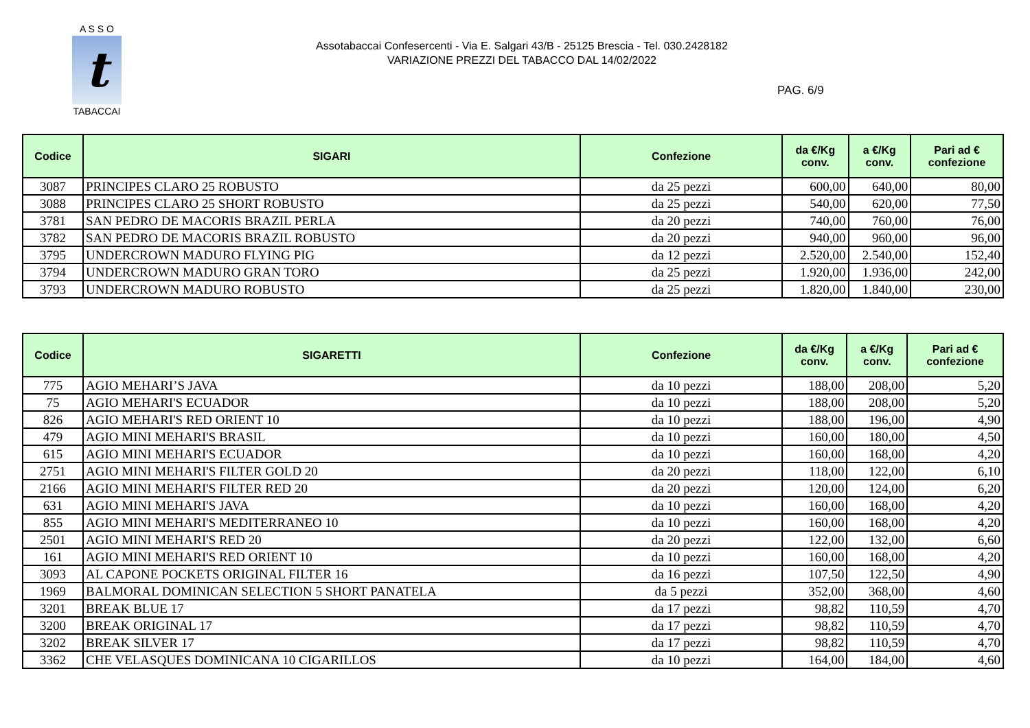A S S O
t
TABACCAI
Assotabaccai Confesercenti - Via E. Salgari 43/B - 25125 Brescia - Tel. 030.2428182
VARIAZIONE PREZZI DEL TABACCO DAL 14/02/2022
PAG. 6/9
| Codice | SIGARI | Confezione | da €/Kg conv. | a €/Kg conv. | Pari ad € confezione |
| --- | --- | --- | --- | --- | --- |
| 3087 | PRINCIPES CLARO 25 ROBUSTO | da 25 pezzi | 600,00 | 640,00 | 80,00 |
| 3088 | PRINCIPES CLARO 25 SHORT ROBUSTO | da 25 pezzi | 540,00 | 620,00 | 77,50 |
| 3781 | SAN PEDRO DE MACORIS BRAZIL PERLA | da 20 pezzi | 740,00 | 760,00 | 76,00 |
| 3782 | SAN PEDRO DE MACORIS BRAZIL ROBUSTO | da 20 pezzi | 940,00 | 960,00 | 96,00 |
| 3795 | UNDERCROWN MADURO FLYING PIG | da 12 pezzi | 2.520,00 | 2.540,00 | 152,40 |
| 3794 | UNDERCROWN MADURO GRAN TORO | da 25 pezzi | 1.920,00 | 1.936,00 | 242,00 |
| 3793 | UNDERCROWN MADURO ROBUSTO | da 25 pezzi | 1.820,00 | 1.840,00 | 230,00 |
| Codice | SIGARETTI | Confezione | da €/Kg conv. | a €/Kg conv. | Pari ad € confezione |
| --- | --- | --- | --- | --- | --- |
| 775 | AGIO MEHARI’S JAVA | da 10 pezzi | 188,00 | 208,00 | 5,20 |
| 75 | AGIO MEHARI'S ECUADOR | da 10 pezzi | 188,00 | 208,00 | 5,20 |
| 826 | AGIO MEHARI'S RED ORIENT 10 | da 10 pezzi | 188,00 | 196,00 | 4,90 |
| 479 | AGIO MINI MEHARI'S BRASIL | da 10 pezzi | 160,00 | 180,00 | 4,50 |
| 615 | AGIO MINI MEHARI'S ECUADOR | da 10 pezzi | 160,00 | 168,00 | 4,20 |
| 2751 | AGIO MINI MEHARI'S FILTER GOLD 20 | da 20 pezzi | 118,00 | 122,00 | 6,10 |
| 2166 | AGIO MINI MEHARI'S FILTER RED 20 | da 20 pezzi | 120,00 | 124,00 | 6,20 |
| 631 | AGIO MINI MEHARI'S JAVA | da 10 pezzi | 160,00 | 168,00 | 4,20 |
| 855 | AGIO MINI MEHARI'S MEDITERRANEO 10 | da 10 pezzi | 160,00 | 168,00 | 4,20 |
| 2501 | AGIO MINI MEHARI'S RED 20 | da 20 pezzi | 122,00 | 132,00 | 6,60 |
| 161 | AGIO MINI MEHARI'S RED ORIENT 10 | da 10 pezzi | 160,00 | 168,00 | 4,20 |
| 3093 | AL CAPONE POCKETS ORIGINAL FILTER 16 | da 16 pezzi | 107,50 | 122,50 | 4,90 |
| 1969 | BALMORAL DOMINICAN SELECTION 5 SHORT PANATELA | da 5 pezzi | 352,00 | 368,00 | 4,60 |
| 3201 | BREAK BLUE 17 | da 17 pezzi | 98,82 | 110,59 | 4,70 |
| 3200 | BREAK ORIGINAL 17 | da 17 pezzi | 98,82 | 110,59 | 4,70 |
| 3202 | BREAK SILVER 17 | da 17 pezzi | 98,82 | 110,59 | 4,70 |
| 3362 | CHE VELASQUES DOMINICANA 10 CIGARILLOS | da 10 pezzi | 164,00 | 184,00 | 4,60 |